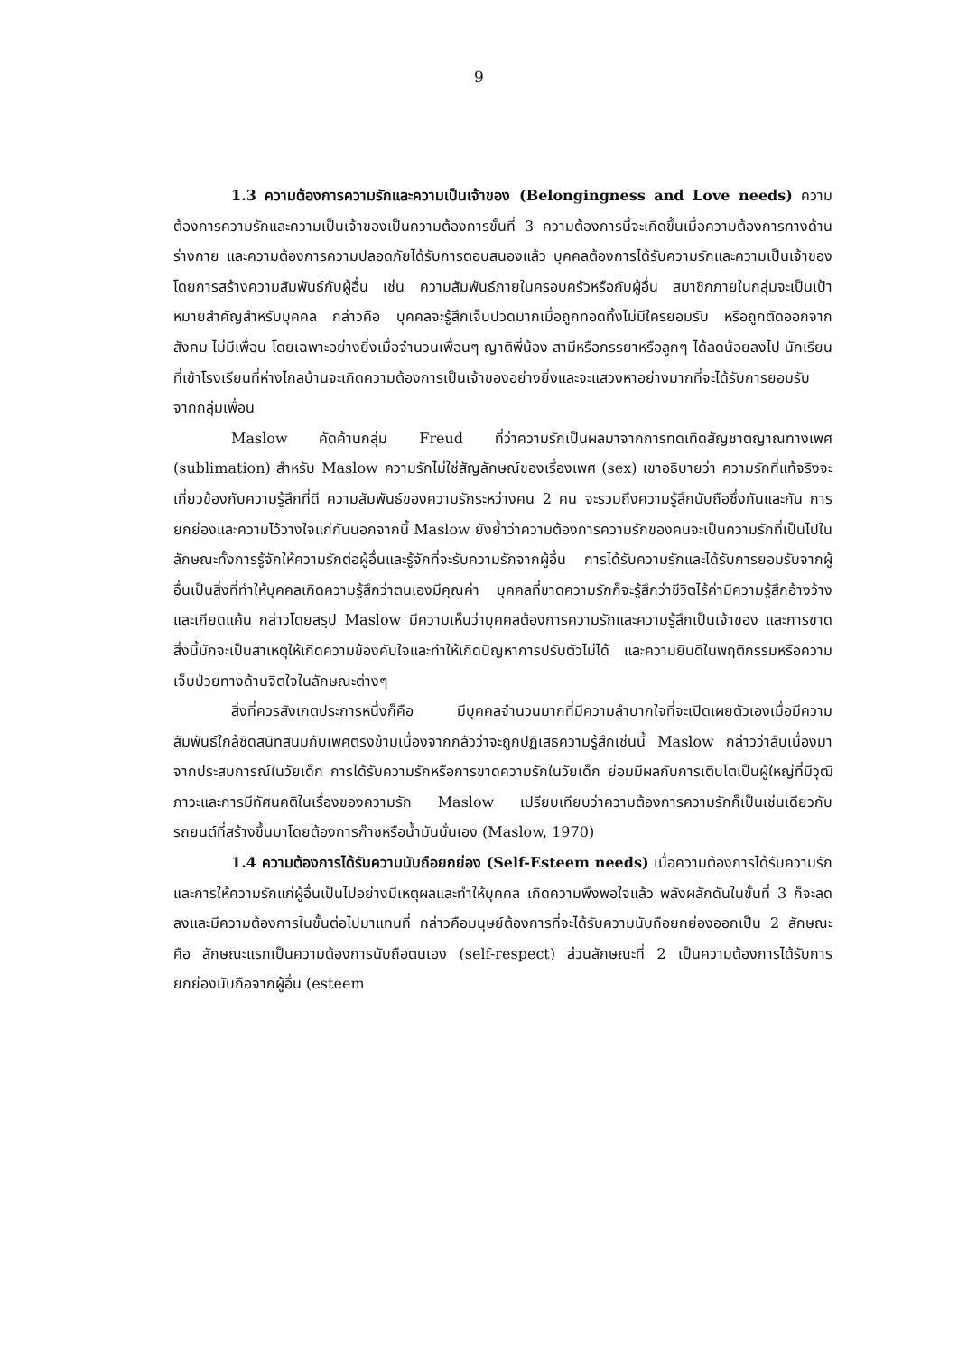9
1.3 ความต้องการความรักและความเป็นเจ้าของ (Belongingness and Love needs) ความต้องการความรักและความเป็นเจ้าของเป็นความต้องการขั้นที่ 3 ความต้องการนี้จะเกิดขึ้นเมื่อความต้องการทางด้านร่างกาย และความต้องการความปลอดภัยได้รับการตอบสนองแล้ว บุคคลต้องการได้รับความรักและความเป็นเจ้าของโดยการสร้างความสัมพันธ์กับผู้อื่น เช่น ความสัมพันธ์ภายในครอบครัวหรือกับผู้อื่น สมาชิกภายในกลุ่มจะเป็นเป้าหมายสำคัญสำหรับบุคคล กล่าวคือ บุคคลจะรู้สึกเจ็บปวดมากเมื่อถูกทอดทิ้งไม่มีใครยอมรับ หรือถูกตัดออกจากสังคม ไม่มีเพื่อน โดยเฉพาะอย่างยิ่งเมื่อจำนวนเพื่อนๆ ญาติพี่น้อง สามีหรือภรรยาหรือลูกๆ ได้ลดน้อยลงไป นักเรียนที่เข้าโรงเรียนที่ห่างไกลบ้านจะเกิดความต้องการเป็นเจ้าของอย่างยิ่งและจะแสวงหาอย่างมากที่จะได้รับการยอมรับจากกลุ่มเพื่อน
Maslow คัดค้านกลุ่ม Freud ที่ว่าความรักเป็นผลมาจากการทดเทิดสัญชาตญาณทางเพศ (sublimation) สำหรับ Maslow ความรักไม่ใช่สัญลักษณ์ของเรื่องเพศ (sex) เขาอธิบายว่า ความรักที่แท้จริงจะเกี่ยวข้องกับความรู้สึกที่ดี ความสัมพันธ์ของความรักระหว่างคน 2 คน จะรวมถึงความรู้สึกนับถือซึ่งกันและกัน การยกย่องและความไว้วางใจแก่กันนอกจากนี้ Maslow ยังย้ำว่าความต้องการความรักของคนจะเป็นความรักที่เป็นไปในลักษณะทั้งการรู้จักให้ความรักต่อผู้อื่นและรู้จักที่จะรับความรักจากผู้อื่น การได้รับความรักและได้รับการยอมรับจากผู้อื่นเป็นสิ่งที่ทำให้บุคคลเกิดความรู้สึกว่าตนเองมีคุณค่า บุคคลที่ขาดความรักก็จะรู้สึกว่าชีวิตไร้ค่ามีความรู้สึกอ้างว้างและเกียดแค้น กล่าวโดยสรุป Maslow มีความเห็นว่าบุคคลต้องการความรักและความรู้สึกเป็นเจ้าของ และการขาดสิ่งนี้มักจะเป็นสาเหตุให้เกิดความข้องคับใจและทำให้เกิดปัญหาการปรับตัวไม่ได้ และความยินดีในพฤติกรรมหรือความเจ็บป่วยทางด้านจิตใจในลักษณะต่างๆ
สิ่งที่ควรสังเกตประการหนึ่งก็คือ มีบุคคลจำนวนมากที่มีความลำบากใจที่จะเปิดเผยตัวเองเมื่อมีความสัมพันธ์ใกล้ชิดสนิทสนมกับเพศตรงข้ามเนื่องจากกลัวว่าจะถูกปฏิเสธความรู้สึกเช่นนี้ Maslow กล่าวว่าสืบเนื่องมาจากประสบการณ์ในวัยเด็ก การได้รับความรักหรือการขาดความรักในวัยเด็ก ย่อมมีผลกับการเติบโตเป็นผู้ใหญ่ที่มีวุฒิภาวะและการมีทัศนคติในเรื่องของความรัก Maslow เปรียบเทียบว่าความต้องการความรักก็เป็นเช่นเดียวกับรถยนต์ที่สร้างขึ้นมาโดยต้องการก๊าซหรือน้ำมันนั่นเอง (Maslow, 1970)
1.4 ความต้องการได้รับความนับถือยกย่อง (Self-Esteem needs) เมื่อความต้องการได้รับความรักและการให้ความรักแก่ผู้อื่นเป็นไปอย่างมีเหตุผลและทำให้บุคคล เกิดความพึงพอใจแล้ว พลังผลักดันในขั้นที่ 3 ก็จะลดลงและมีความต้องการในขั้นต่อไปมาแทนที่ กล่าวคือมนุษย์ต้องการที่จะได้รับความนับถือยกย่องออกเป็น 2 ลักษณะคือ ลักษณะแรกเป็นความต้องการนับถือตนเอง (self-respect) ส่วนลักษณะที่ 2 เป็นความต้องการได้รับการยกย่องนับถือจากผู้อื่น (esteem